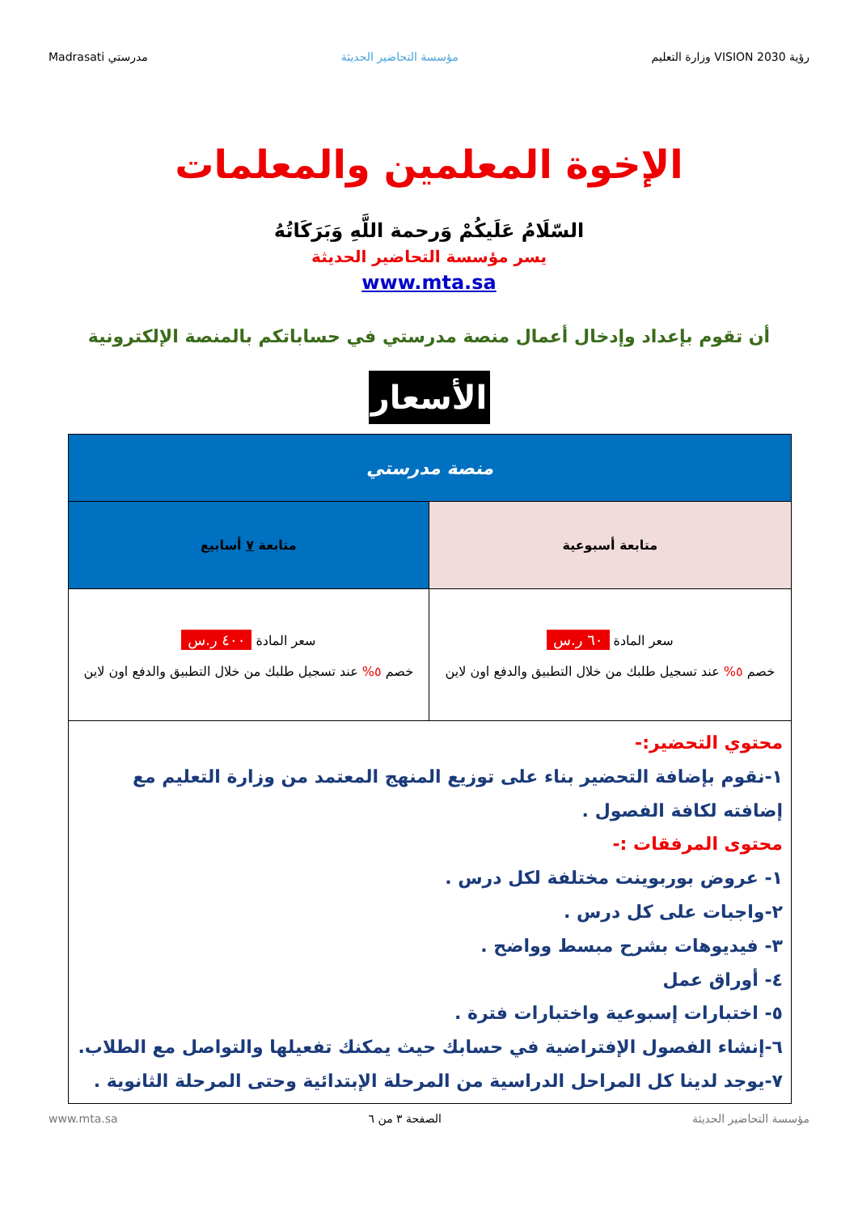رؤية VISION 2030 وزارة التعليم مؤسسة التحاضير الحديثة مدرستي Madrasati
الإخوة المعلمين والمعلمات
السّلَامُ عَلَيكُمْ وَرحمة اللَّهِ وَبَرَكَاتُهُ
يسر مؤسسة التحاضير الحديثة
www.mta.sa
أن تقوم بإعداد وإدخال أعمال منصة مدرستي في حساباتكم بالمنصة الإلكترونية
الأسعار
| منصة مدرستي | |
| --- | --- |
| متابعة أسبوعية | متابعة ٧ أسابيع |
| سعر المادة ٦٠ ر.س خصم ٥% عند تسجيل طلبك من خلال التطبيق والدفع اون لاين | سعر المادة ٤٠٠ ر.س خصم ٥% عند تسجيل طلبك من خلال التطبيق والدفع اون لاين |
| محتوي التحضير:- ١-نقوم بإضافة التحضير بناء على توزيع المنهج المعتمد من وزارة التعليم مع إضافته لكافة الفصول . محتوى المرفقات :- ١- عروض بوربوينت مختلفة لكل درس . ٢-واجبات على كل درس . ٣- فيديوهات بشرح مبسط وواضح . ٤- أوراق عمل ٥- اختبارات إسبوعية واختبارات فترة . ٦-إنشاء الفصول الإفتراضية في حسابك حيث يمكنك تفعيلها والتواصل مع الطلاب. ٧-يوجد لدينا كل المراحل الدراسية من المرحلة الإبتدائية وحتى المرحلة الثانوية . | |
مؤسسة التحاضير الحديثة الصفحة ٣ من ٦ www.mta.sa